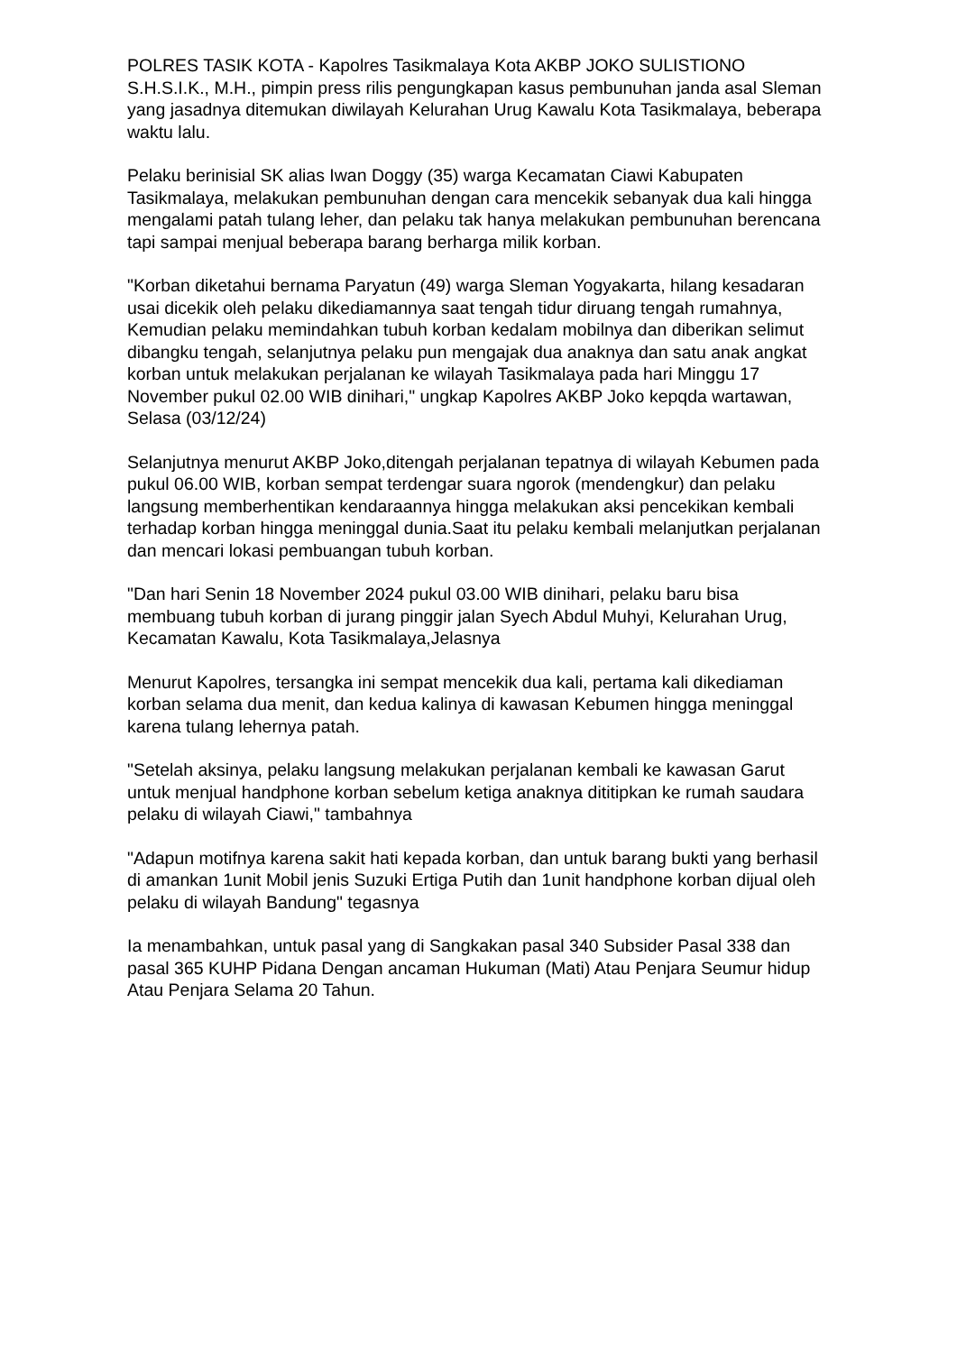POLRES TASIK KOTA - Kapolres Tasikmalaya Kota AKBP JOKO SULISTIONO S.H.S.I.K., M.H., pimpin press rilis pengungkapan kasus pembunuhan janda asal Sleman yang jasadnya ditemukan diwilayah Kelurahan Urug Kawalu Kota Tasikmalaya, beberapa waktu lalu.
Pelaku berinisial SK alias Iwan Doggy (35) warga Kecamatan Ciawi Kabupaten Tasikmalaya, melakukan pembunuhan dengan cara mencekik sebanyak dua kali hingga mengalami patah tulang leher, dan pelaku tak hanya melakukan pembunuhan berencana tapi sampai menjual beberapa barang berharga milik korban.
"Korban diketahui bernama Paryatun (49) warga Sleman Yogyakarta, hilang kesadaran usai dicekik oleh pelaku dikediamannya saat tengah tidur diruang tengah rumahnya,
Kemudian pelaku memindahkan tubuh korban kedalam mobilnya dan diberikan selimut dibangku tengah, selanjutnya pelaku pun mengajak dua anaknya dan satu anak angkat korban untuk melakukan perjalanan ke wilayah Tasikmalaya pada hari Minggu 17 November pukul 02.00 WIB dinihari," ungkap Kapolres AKBP Joko kepqda wartawan, Selasa (03/12/24)
Selanjutnya menurut AKBP Joko,ditengah perjalanan tepatnya di wilayah Kebumen pada pukul 06.00 WIB, korban sempat terdengar suara ngorok (mendengkur) dan pelaku langsung memberhentikan kendaraannya hingga melakukan aksi pencekikan kembali terhadap korban hingga meninggal dunia.Saat itu pelaku kembali melanjutkan perjalanan dan mencari lokasi pembuangan tubuh korban.
"Dan hari Senin 18 November 2024 pukul 03.00 WIB dinihari, pelaku baru bisa membuang tubuh korban di jurang pinggir jalan Syech Abdul Muhyi, Kelurahan Urug, Kecamatan Kawalu, Kota Tasikmalaya,Jelasnya
Menurut Kapolres, tersangka ini sempat mencekik dua kali, pertama kali dikediaman korban selama dua menit, dan kedua kalinya di kawasan Kebumen hingga meninggal karena tulang lehernya patah.
"Setelah aksinya, pelaku langsung melakukan perjalanan kembali ke kawasan Garut untuk menjual handphone korban sebelum ketiga anaknya dititipkan ke rumah saudara pelaku di wilayah Ciawi," tambahnya
"Adapun motifnya karena sakit hati kepada korban, dan untuk barang bukti yang berhasil di amankan 1unit Mobil jenis Suzuki Ertiga Putih dan 1unit handphone korban dijual oleh pelaku di wilayah Bandung" tegasnya
Ia menambahkan, untuk pasal yang di Sangkakan pasal 340 Subsider Pasal 338 dan pasal 365 KUHP Pidana Dengan ancaman Hukuman (Mati) Atau Penjara Seumur hidup Atau Penjara Selama 20 Tahun.